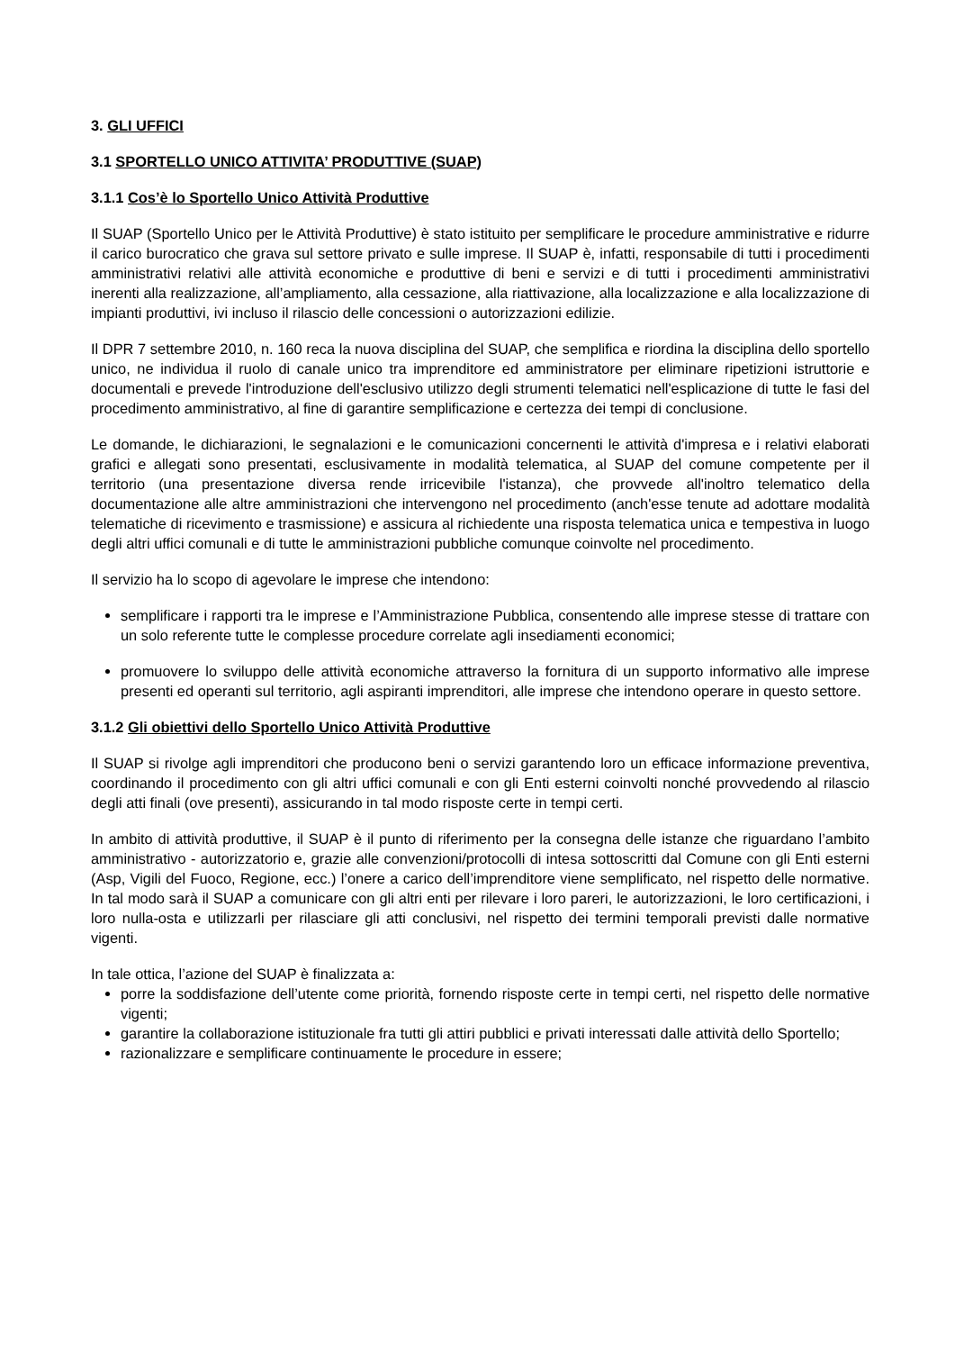3. GLI UFFICI
3.1 SPORTELLO UNICO ATTIVITA’ PRODUTTIVE (SUAP)
3.1.1 Cos’è lo Sportello Unico Attività Produttive
Il SUAP (Sportello Unico per le Attività Produttive) è stato istituito per semplificare le procedure amministrative e ridurre il carico burocratico che grava sul settore privato e sulle imprese. Il SUAP è, infatti, responsabile di tutti i procedimenti amministrativi relativi alle attività economiche e produttive di beni e servizi e di tutti i procedimenti amministrativi inerenti alla realizzazione, all’ampliamento, alla cessazione, alla riattivazione, alla localizzazione e alla localizzazione di impianti produttivi, ivi incluso il rilascio delle concessioni o autorizzazioni edilizie.
Il DPR 7 settembre 2010, n. 160 reca la nuova disciplina del SUAP, che semplifica e riordina la disciplina dello sportello unico, ne individua il ruolo di canale unico tra imprenditore ed amministratore per eliminare ripetizioni istruttorie e documentali e prevede l'introduzione dell'esclusivo utilizzo degli strumenti telematici nell'esplicazione di tutte le fasi del procedimento amministrativo, al fine di garantire semplificazione e certezza dei tempi di conclusione.
Le domande, le dichiarazioni, le segnalazioni e le comunicazioni concernenti le attività d'impresa e i relativi elaborati grafici e allegati sono presentati, esclusivamente in modalità telematica, al SUAP del comune competente per il territorio (una presentazione diversa rende irricevibile l'istanza), che provvede all'inoltro telematico della documentazione alle altre amministrazioni che intervengono nel procedimento (anch'esse tenute ad adottare modalità telematiche di ricevimento e trasmissione) e assicura al richiedente una risposta telematica unica e tempestiva in luogo degli altri uffici comunali e di tutte le amministrazioni pubbliche comunque coinvolte nel procedimento.
Il servizio ha lo scopo di agevolare le imprese che intendono:
semplificare i rapporti tra le imprese e l’Amministrazione Pubblica, consentendo alle imprese stesse di trattare con un solo referente tutte le complesse procedure correlate agli insediamenti economici;
promuovere lo sviluppo delle attività economiche attraverso la fornitura di un supporto informativo alle imprese presenti ed operanti sul territorio, agli aspiranti imprenditori, alle imprese che intendono operare in questo settore.
3.1.2 Gli obiettivi dello Sportello Unico Attività Produttive
Il SUAP si rivolge agli imprenditori che producono beni o servizi garantendo loro un efficace informazione preventiva, coordinando il procedimento con gli altri uffici comunali e con gli Enti esterni coinvolti nonché provvedendo al rilascio degli atti finali (ove presenti), assicurando in tal modo risposte certe in tempi certi.
In ambito di attività produttive, il SUAP è il punto di riferimento per la consegna delle istanze che riguardano l’ambito amministrativo - autorizzatorio e, grazie alle convenzioni/protocolli di intesa sottoscritti dal Comune con gli Enti esterni (Asp, Vigili del Fuoco, Regione, ecc.) l’onere a carico dell’imprenditore viene semplificato, nel rispetto delle normative. In tal modo sarà il SUAP a comunicare con gli altri enti per rilevare i loro pareri, le autorizzazioni, le loro certificazioni, i loro nulla-osta e utilizzarli per rilasciare gli atti conclusivi, nel rispetto dei termini temporali previsti dalle normative vigenti.
In tale ottica, l’azione del SUAP è finalizzata a:
porre la soddisfazione dell’utente come priorità, fornendo risposte certe in tempi certi, nel rispetto delle normative vigenti;
garantire la collaborazione istituzionale fra tutti gli attiri pubblici e privati interessati dalle attività dello Sportello;
razionalizzare e semplificare continuamente le procedure in essere;